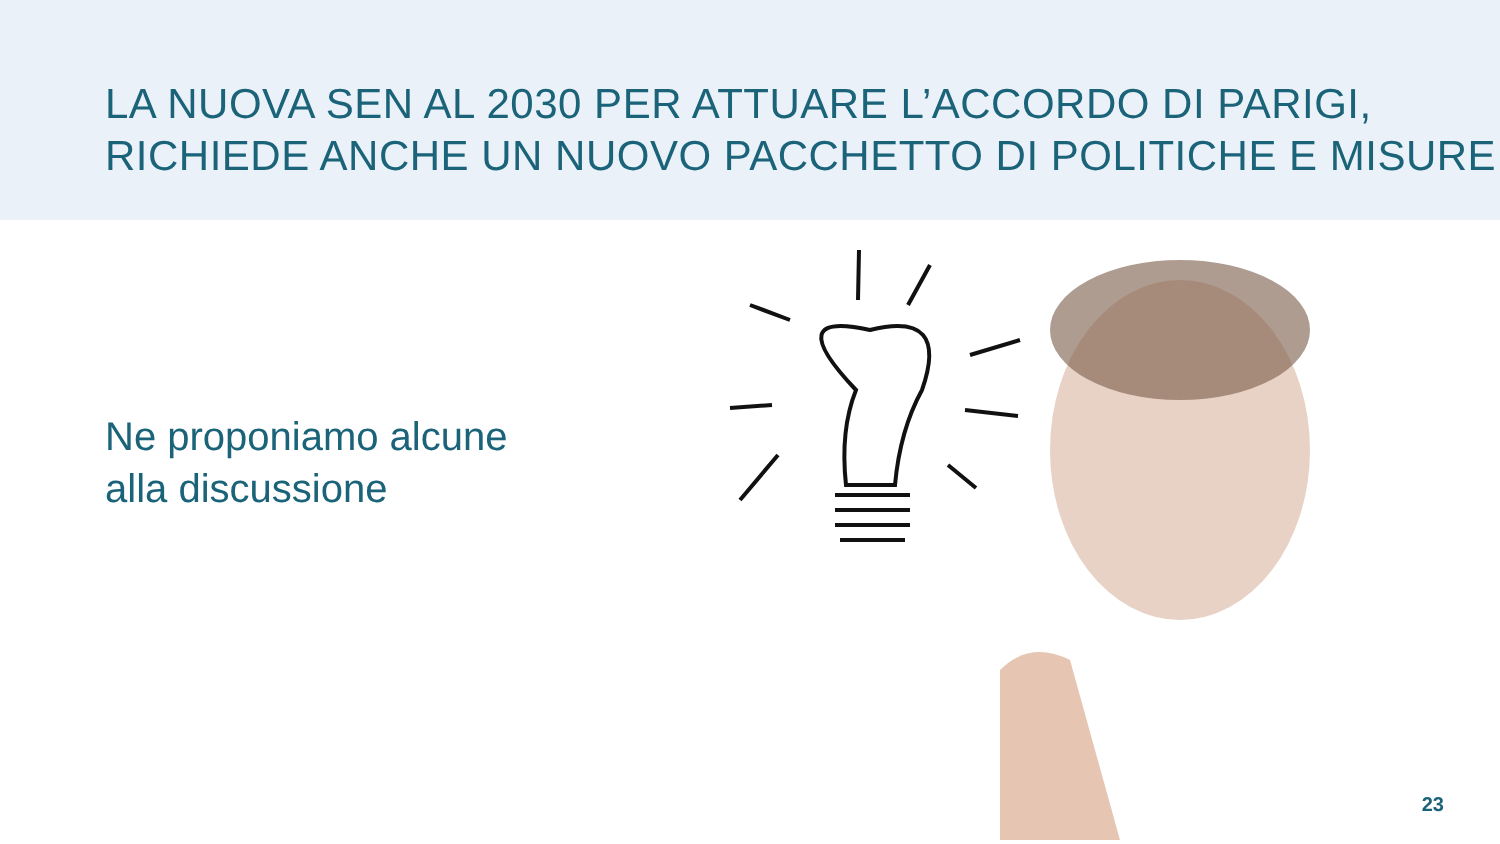LA NUOVA SEN AL 2030 PER ATTUARE L’ACCORDO DI PARIGI,
RICHIEDE ANCHE UN NUOVO PACCHETTO DI POLITICHE E MISURE
Ne proponiamo alcune
alla discussione
23